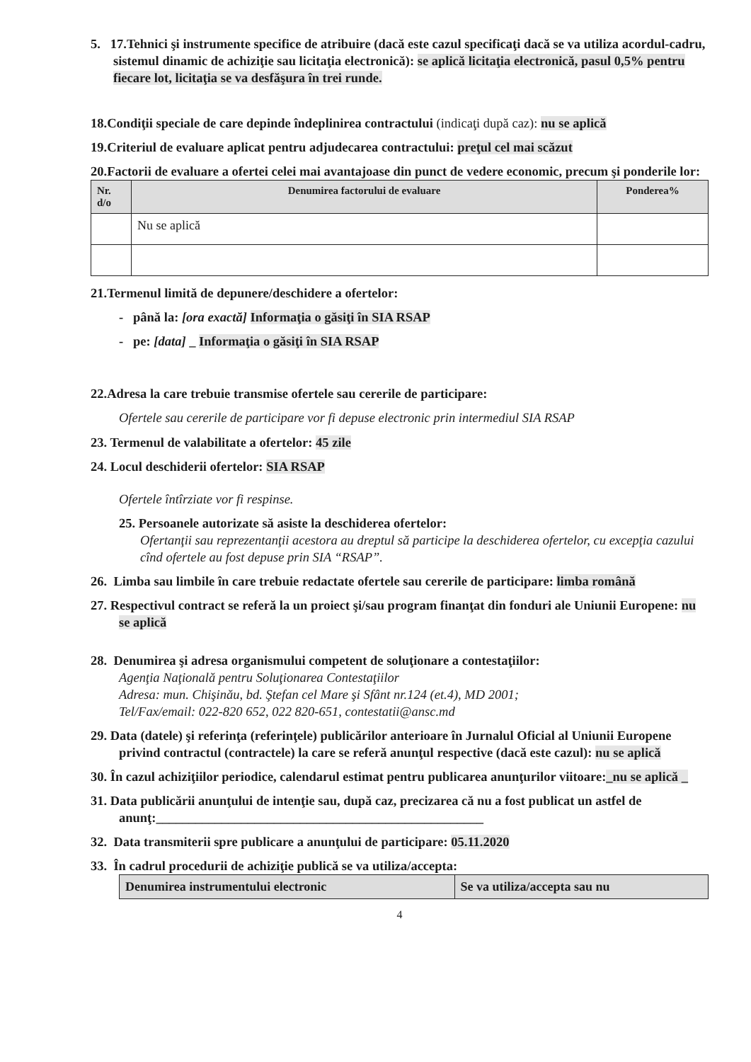5. 17.Tehnici şi instrumente specifice de atribuire (dacă este cazul specificaţi dacă se va utiliza acordul-cadru, sistemul dinamic de achiziţie sau licitaţia electronică): se aplică licitaţia electronică, pasul 0,5% pentru fiecare lot, licitaţia se va desfăşura în trei runde.
18.Condiţii speciale de care depinde îndeplinirea contractului (indicaţi după caz): nu se aplică
19.Criteriul de evaluare aplicat pentru adjudecarea contractului: preţul cel mai scăzut
20.Factorii de evaluare a ofertei celei mai avantajoase din punct de vedere economic, precum şi ponderile lor:
| Nr. d/o | Denumirea factorului de evaluare | Ponderea% |
| --- | --- | --- |
| | Nu se aplică | |
21.Termenul limită de depunere/deschidere a ofertelor:
- până la: [ora exactă] Informaţia o găsiţi în SIA RSAP
- pe: [data] _ Informaţia o găsiţi în SIA RSAP
22.Adresa la care trebuie transmise ofertele sau cererile de participare:
Ofertele sau cererile de participare vor fi depuse electronic prin intermediul SIA RSAP
23. Termenul de valabilitate a ofertelor: 45 zile
24. Locul deschiderii ofertelor: SIA RSAP
Ofertele întîrziate vor fi respinse.
25. Persoanele autorizate să asiste la deschiderea ofertelor:
Ofertanţii sau reprezentanţii acestora au dreptul să participe la deschiderea ofertelor, cu excepţia cazului cînd ofertele au fost depuse prin SIA “RSAP”.
26. Limba sau limbile în care trebuie redactate ofertele sau cererile de participare: limba română
27. Respectivul contract se referă la un proiect şi/sau program finanţat din fonduri ale Uniunii Europene: nu se aplică
28. Denumirea şi adresa organismului competent de soluţionare a contestaţiilor:
Agenţia Naţională pentru Soluţionarea Contestaţiilor
Adresa: mun. Chişinău, bd. Ştefan cel Mare şi Sfânt nr.124 (et.4), MD 2001;
Tel/Fax/email: 022-820 652, 022 820-651, contestatii@ansc.md
29. Data (datele) şi referinţa (referinţele) publicărilor anterioare în Jurnalul Oficial al Uniunii Europene privind contractul (contractele) la care se referă anunţul respective (dacă este cazul): nu se aplică
30. În cazul achiziţiilor periodice, calendarul estimat pentru publicarea anunţurilor viitoare:_nu se aplică _
31. Data publicării anunţului de intenţie sau, după caz, precizarea că nu a fost publicat un astfel de anunţ:__________________________________________________
32. Data transmiterii spre publicare a anunţului de participare: 05.11.2020
33. În cadrul procedurii de achiziţie publică se va utiliza/accepta:
| Denumirea instrumentului electronic | Se va utiliza/accepta sau nu |
| --- | --- |
4